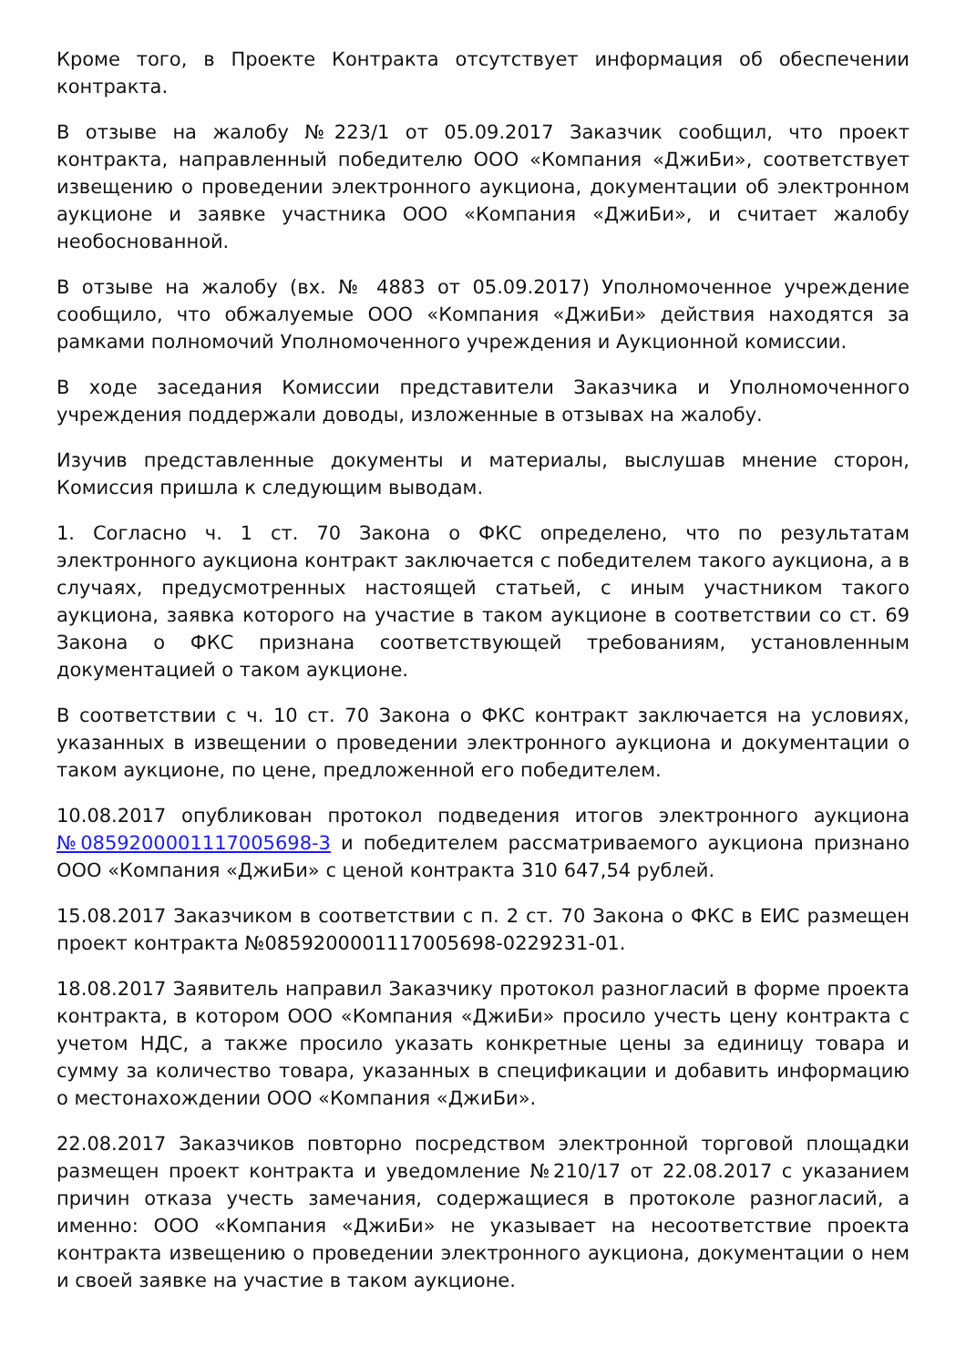Кроме того, в Проекте Контракта отсутствует информация об обеспечении контракта.
В отзыве на жалобу №223/1 от 05.09.2017 Заказчик сообщил, что проект контракта, направленный победителю ООО «Компания «ДжиБи», соответствует извещению о проведении электронного аукциона, документации об электронном аукционе и заявке участника ООО «Компания «ДжиБи», и считает жалобу необоснованной.
В отзыве на жалобу (вх. № 4883 от 05.09.2017) Уполномоченное учреждение сообщило, что обжалуемые ООО «Компания «ДжиБи» действия находятся за рамками полномочий Уполномоченного учреждения и Аукционной комиссии.
В ходе заседания Комиссии представители Заказчика и Уполномоченного учреждения поддержали доводы, изложенные в отзывах на жалобу.
Изучив представленные документы и материалы, выслушав мнение сторон, Комиссия пришла к следующим выводам.
1. Согласно ч. 1 ст. 70 Закона о ФКС определено, что по результатам электронного аукциона контракт заключается с победителем такого аукциона, а в случаях, предусмотренных настоящей статьей, с иным участником такого аукциона, заявка которого на участие в таком аукционе в соответствии со ст. 69 Закона о ФКС признана соответствующей требованиям, установленным документацией о таком аукционе.
В соответствии с ч. 10 ст. 70 Закона о ФКС контракт заключается на условиях, указанных в извещении о проведении электронного аукциона и документации о таком аукционе, по цене, предложенной его победителем.
10.08.2017 опубликован протокол подведения итогов электронного аукциона №0859200001117005698-3 и победителем рассматриваемого аукциона признано ООО «Компания «ДжиБи» с ценой контракта 310 647,54 рублей.
15.08.2017 Заказчиком в соответствии с п. 2 ст. 70 Закона о ФКС в ЕИС размещен проект контракта №0859200001117005698-0229231-01.
18.08.2017 Заявитель направил Заказчику протокол разногласий в форме проекта контракта, в котором ООО «Компания «ДжиБи» просило учесть цену контракта с учетом НДС, а также просило указать конкретные цены за единицу товара и сумму за количество товара, указанных в спецификации и добавить информацию о местонахождении ООО «Компания «ДжиБи».
22.08.2017 Заказчиков повторно посредством электронной торговой площадки размещен проект контракта и уведомление №210/17 от 22.08.2017 с указанием причин отказа учесть замечания, содержащиеся в протоколе разногласий, а именно: ООО «Компания «ДжиБи» не указывает на несоответствие проекта контракта извещению о проведении электронного аукциона, документации о нем и своей заявке на участие в таком аукционе.